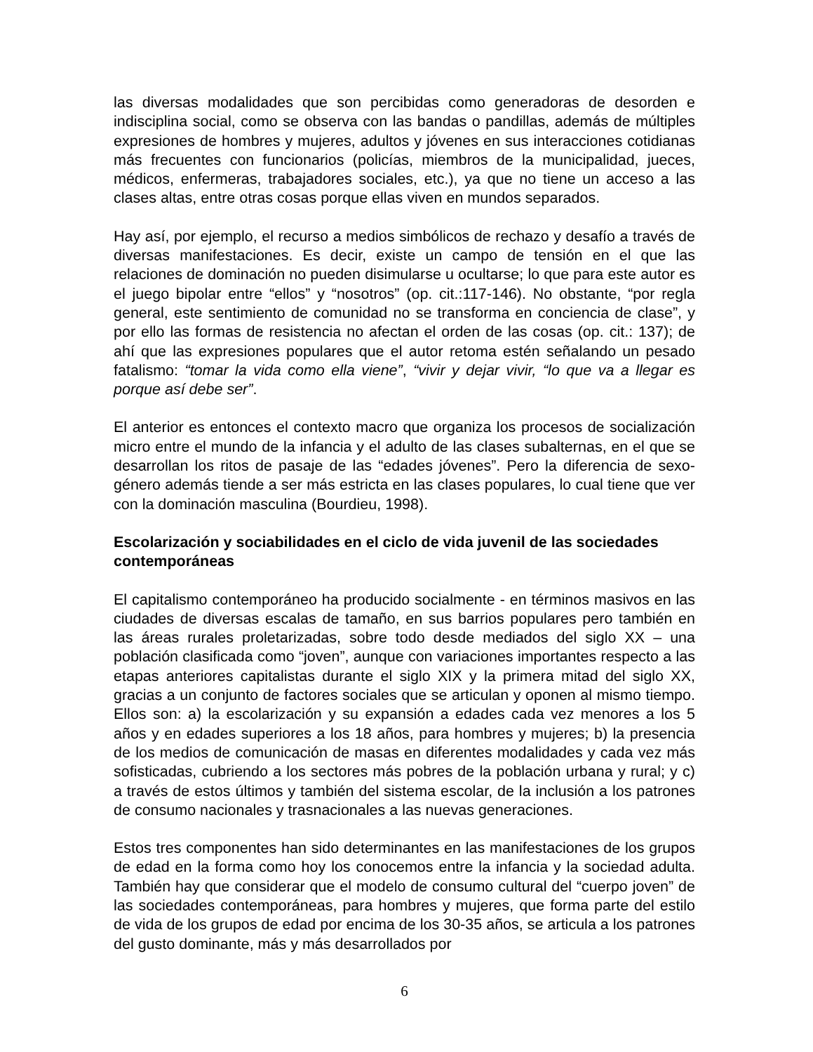las diversas modalidades que son percibidas como generadoras de desorden e indisciplina social, como se observa con las bandas o pandillas, además de múltiples expresiones de hombres y mujeres, adultos y jóvenes en sus interacciones cotidianas más frecuentes con funcionarios (policías, miembros de la municipalidad, jueces, médicos, enfermeras, trabajadores sociales, etc.), ya que no tiene un acceso a las clases altas, entre otras cosas porque ellas viven en mundos separados.
Hay así, por ejemplo, el recurso a medios simbólicos de rechazo y desafío a través de diversas manifestaciones. Es decir, existe un campo de tensión en el que las relaciones de dominación no pueden disimularse u ocultarse; lo que para este autor es el juego bipolar entre “ellos” y “nosotros” (op. cit.:117-146). No obstante, “por regla general, este sentimiento de comunidad no se transforma en conciencia de clase”, y por ello las formas de resistencia no afectan el orden de las cosas (op. cit.: 137); de ahí que las expresiones populares que el autor retoma estén señalando un pesado fatalismo: “tomar la vida como ella viene”, “vivir y dejar vivir, “lo que va a llegar es porque así debe ser”.
El anterior es entonces el contexto macro que organiza los procesos de socialización micro entre el mundo de la infancia y el adulto de las clases subalternas, en el que se desarrollan los ritos de pasaje de las “edades jóvenes”. Pero la diferencia de sexo-género además tiende a ser más estricta en las clases populares, lo cual tiene que ver con la dominación masculina (Bourdieu, 1998).
Escolarización y sociabilidades en el ciclo de vida juvenil de las sociedades contemporáneas
El capitalismo contemporáneo ha producido socialmente - en términos masivos en las ciudades de diversas escalas de tamaño, en sus barrios populares pero también en las áreas rurales proletarizadas, sobre todo desde mediados del siglo XX – una población clasificada como “joven”, aunque con variaciones importantes respecto a las etapas anteriores capitalistas durante el siglo XIX y la primera mitad del siglo XX, gracias a un conjunto de factores sociales que se articulan y oponen al mismo tiempo. Ellos son: a) la escolarización y su expansión a edades cada vez menores a los 5 años y en edades superiores a los 18 años, para hombres y mujeres; b) la presencia de los medios de comunicación de masas en diferentes modalidades y cada vez más sofisticadas, cubriendo a los sectores más pobres de la población urbana y rural; y c) a través de estos últimos y también del sistema escolar, de la inclusión a los patrones de consumo nacionales y trasnacionales a las nuevas generaciones.
Estos tres componentes han sido determinantes en las manifestaciones de los grupos de edad en la forma como hoy los conocemos entre la infancia y la sociedad adulta. También hay que considerar que el modelo de consumo cultural del “cuerpo joven” de las sociedades contemporáneas, para hombres y mujeres, que forma parte del estilo de vida de los grupos de edad por encima de los 30-35 años, se articula a los patrones del gusto dominante, más y más desarrollados por
6